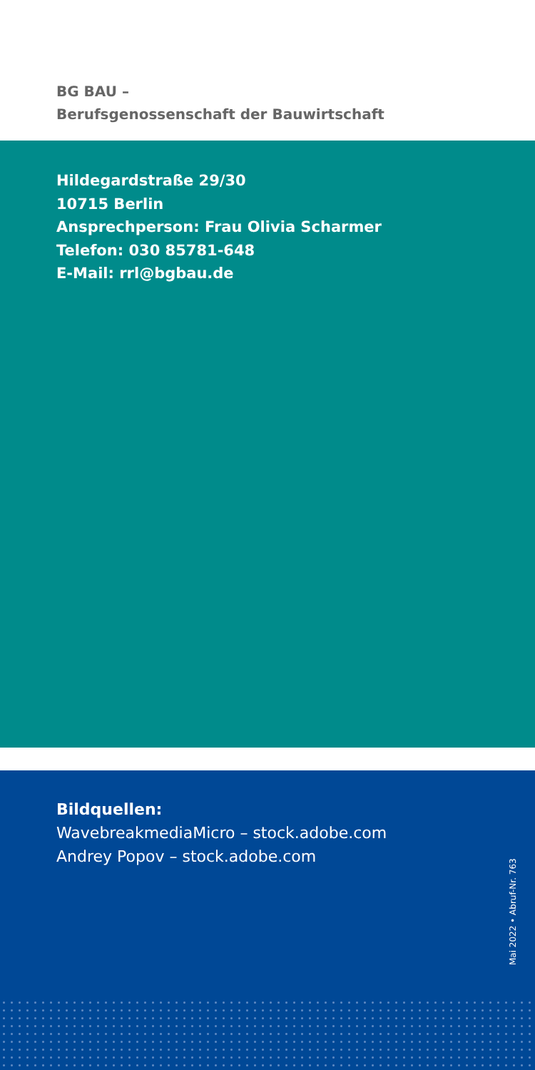BG BAU –
Berufsgenossenschaft der Bauwirtschaft
Hildegardstraße 29/30
10715 Berlin
Ansprechperson: Frau Olivia Scharmer
Telefon: 030 85781-648
E-Mail: rrl@bgbau.de
Bildquellen:
WavebreakmediaMicro – stock.adobe.com
Andrey Popov – stock.adobe.com
Mai 2022 • Abruf-Nr. 763